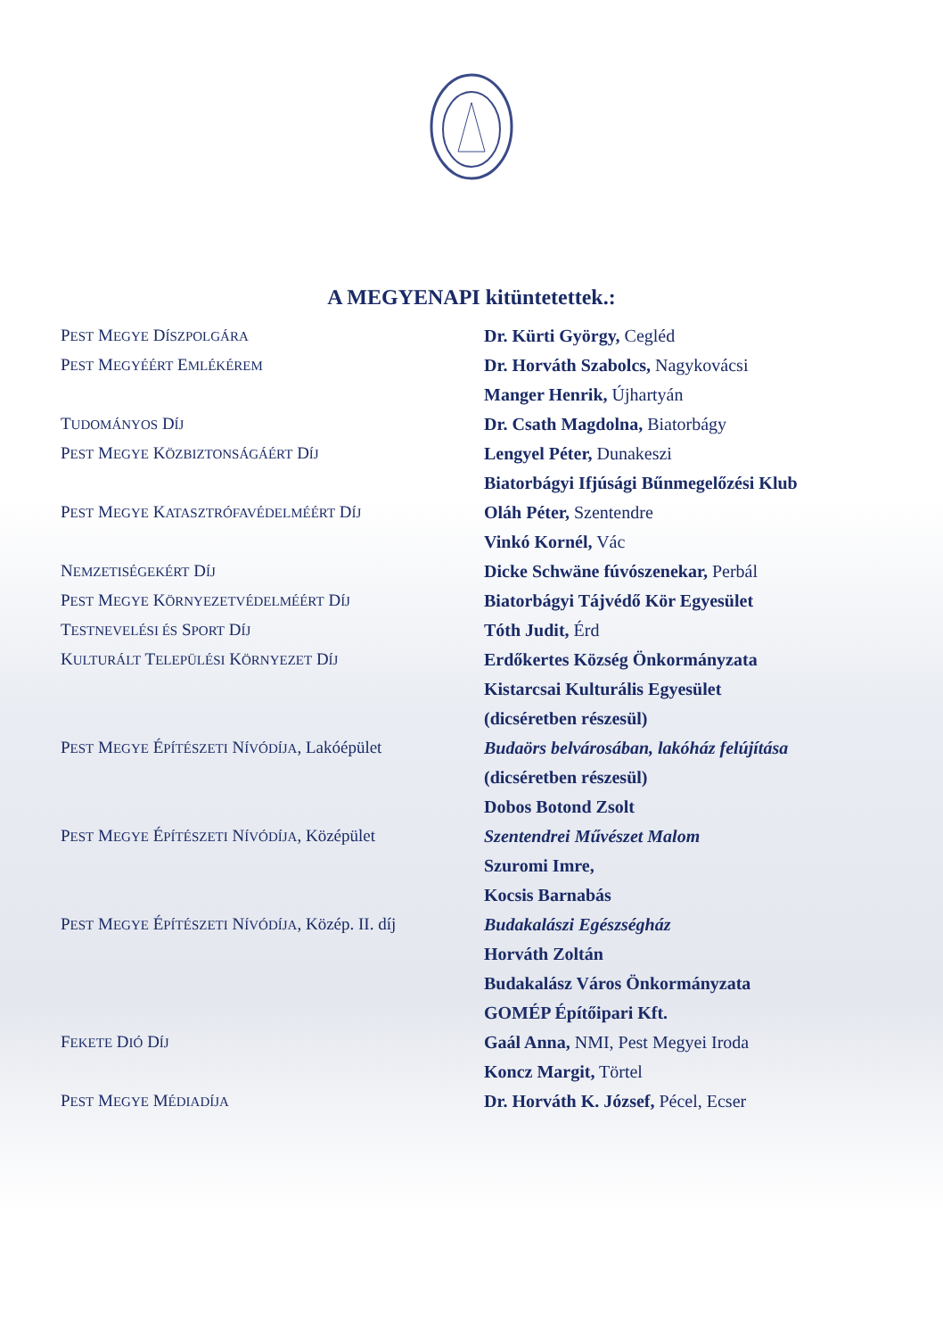A MEGYENAPI kitüntetettek.:
| P EST M EGYE D ÍSZPOLGÁRA | Dr. Kürti György, Cegléd |
| P EST M EGYÉÉRT E MLÉKÉREM | Dr. Horváth Szabolcs, Nagykovácsi |
| | Manger Henrik, Újhartyán |
| T UDOMÁNYOS D ÍJ | Dr. Csath Magdolna, Biatorbágy |
| P EST M EGYE K ÖZBIZTONSÁGÁÉRT D ÍJ | Lengyel Péter, Dunakeszi |
| | Biatorbágyi Ifjúsági Bűnmegelőzési Klub |
| P EST M EGYE K ATASZTRÓFAVÉDELMÉÉRT D ÍJ | Oláh Péter, Szentendre |
| | Vinkó Kornél, Vác |
| N EMZETISÉGEKÉRT D ÍJ | Dicke Schwäne fúvószenekar, Perbál |
| P EST M EGYE K ÖRNYEZETVÉDELMÉÉRT D ÍJ | Biatorbágyi Tájvédő Kör Egyesület |
| T ESTNEVELÉSI ÉS S PORT D ÍJ | Tóth Judit, Érd |
| K ULTURÁLT T ELEPÜLÉSI K ÖRNYEZET D ÍJ | Erdőkertes Község Önkormányzata |
| | Kistarcsai Kulturális Egyesület |
| | (dicséretben részesül) |
| P EST M EGYE É PÍTÉSZETI N ÍVÓDÍJA , Lakóépület | Budaörs belvárosában, lakóház felújítása |
| | (dicséretben részesül) |
| | Dobos Botond Zsolt |
| P EST M EGYE É PÍTÉSZETI N ÍVÓDÍJA , Középület | Szentendrei Művészet Malom |
| | Szuromi Imre, |
| | Kocsis Barnabás |
| P EST M EGYE É PÍTÉSZETI N ÍVÓDÍJA , Közép. II. díj | Budakalászi Egészségház |
| | Horváth Zoltán |
| | Budakalász Város Önkormányzata |
| | GOMÉP Építőipari Kft. |
| F EKETE D IÓ D ÍJ | Gaál Anna, NMI, Pest Megyei Iroda |
| | Koncz Margit, Törtel |
| P EST M EGYE M ÉDIADÍJA | Dr. Horváth K. József, Pécel, Ecser |